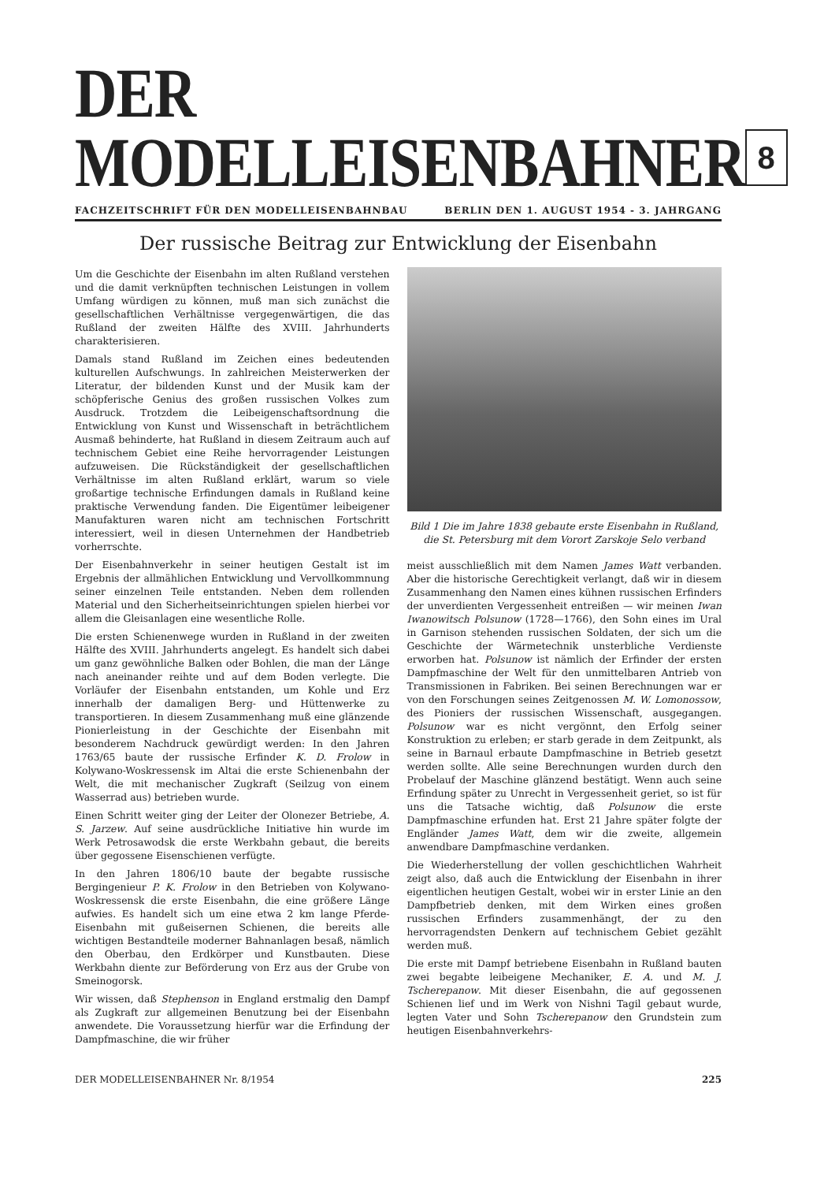DER MODELLEISENBAHNER
8
FACHZEITSCHRIFT FÜR DEN MODELLEISENBAHNBAU BERLIN DEN 1. AUGUST 1954 - 3. JAHRGANG
Der russische Beitrag zur Entwicklung der Eisenbahn
Um die Geschichte der Eisenbahn im alten Rußland verstehen und die damit verknüpften technischen Leistungen in vollem Umfang würdigen zu können, muß man sich zunächst die gesellschaftlichen Verhältnisse vergegenwärtigen, die das Rußland der zweiten Hälfte des XVIII. Jahrhunderts charakterisieren.
Damals stand Rußland im Zeichen eines bedeutenden kulturellen Aufschwungs. In zahlreichen Meisterwerken der Literatur, der bildenden Kunst und der Musik kam der schöpferische Genius des großen russischen Volkes zum Ausdruck. Trotzdem die Leibeigenschaftsordnung die Entwicklung von Kunst und Wissenschaft in beträchtlichem Ausmaß behinderte, hat Rußland in diesem Zeitraum auch auf technischem Gebiet eine Reihe hervorragender Leistungen aufzuweisen. Die Rückständigkeit der gesellschaftlichen Verhältnisse im alten Rußland erklärt, warum so viele großartige technische Erfindungen damals in Rußland keine praktische Verwendung fanden. Die Eigentümer leibeigener Manufakturen waren nicht am technischen Fortschritt interessiert, weil in diesen Unternehmen der Handbetrieb vorherrschte.
Der Eisenbahnverkehr in seiner heutigen Gestalt ist im Ergebnis der allmählichen Entwicklung und Vervollkommnung seiner einzelnen Teile entstanden. Neben dem rollenden Material und den Sicherheitseinrichtungen spielen hierbei vor allem die Gleisanlagen eine wesentliche Rolle.
Die ersten Schienenwege wurden in Rußland in der zweiten Hälfte des XVIII. Jahrhunderts angelegt. Es handelt sich dabei um ganz gewöhnliche Balken oder Bohlen, die man der Länge nach aneinander reihte und auf dem Boden verlegte. Die Vorläufer der Eisenbahn entstanden, um Kohle und Erz innerhalb der damaligen Berg- und Hüttenwerke zu transportieren. In diesem Zusammenhang muß eine glänzende Pionierleistung in der Geschichte der Eisenbahn mit besonderem Nachdruck gewürdigt werden: In den Jahren 1763/65 baute der russische Erfinder K. D. Frolow in Kolywano-Woskressensk im Altai die erste Schienenbahn der Welt, die mit mechanischer Zugkraft (Seilzug von einem Wasserrad aus) betrieben wurde.
Einen Schritt weiter ging der Leiter der Olonezer Betriebe, A. S. Jarzew. Auf seine ausdrückliche Initiative hin wurde im Werk Petrosawodsk die erste Werkbahn gebaut, die bereits über gegossene Eisenschienen verfügte.
In den Jahren 1806/10 baute der begabte russische Bergingenieur P. K. Frolow in den Betrieben von Kolywano-Woskressensk die erste Eisenbahn, die eine größere Länge aufwies. Es handelt sich um eine etwa 2 km lange Pferde-Eisenbahn mit gußeisernen Schienen, die bereits alle wichtigen Bestandteile moderner Bahnanlagen besaß, nämlich den Oberbau, den Erdkörper und Kunstbauten. Diese Werkbahn diente zur Beförderung von Erz aus der Grube von Smeinogorsk.
Wir wissen, daß Stephenson in England erstmalig den Dampf als Zugkraft zur allgemeinen Benutzung bei der Eisenbahn anwendete. Die Voraussetzung hierfür war die Erfindung der Dampfmaschine, die wir früher
Bild 1 Die im Jahre 1838 gebaute erste Eisenbahn in Rußland, die St. Petersburg mit dem Vorort Zarskoje Selo verband
meist ausschließlich mit dem Namen James Watt verbanden. Aber die historische Gerechtigkeit verlangt, daß wir in diesem Zusammenhang den Namen eines kühnen russischen Erfinders der unverdienten Vergessenheit entreißen — wir meinen Iwan Iwanowitsch Polsunow (1728—1766), den Sohn eines im Ural in Garnison stehenden russischen Soldaten, der sich um die Geschichte der Wärmetechnik unsterbliche Verdienste erworben hat. Polsunow ist nämlich der Erfinder der ersten Dampfmaschine der Welt für den unmittelbaren Antrieb von Transmissionen in Fabriken. Bei seinen Berechnungen war er von den Forschungen seines Zeitgenossen M. W. Lomonossow, des Pioniers der russischen Wissenschaft, ausgegangen. Polsunow war es nicht vergönnt, den Erfolg seiner Konstruktion zu erleben; er starb gerade in dem Zeitpunkt, als seine in Barnaul erbaute Dampfmaschine in Betrieb gesetzt werden sollte. Alle seine Berechnungen wurden durch den Probelauf der Maschine glänzend bestätigt. Wenn auch seine Erfindung später zu Unrecht in Vergessenheit geriet, so ist für uns die Tatsache wichtig, daß Polsunow die erste Dampfmaschine erfunden hat. Erst 21 Jahre später folgte der Engländer James Watt, dem wir die zweite, allgemein anwendbare Dampfmaschine verdanken.
Die Wiederherstellung der vollen geschichtlichen Wahrheit zeigt also, daß auch die Entwicklung der Eisenbahn in ihrer eigentlichen heutigen Gestalt, wobei wir in erster Linie an den Dampfbetrieb denken, mit dem Wirken eines großen russischen Erfinders zusammenhängt, der zu den hervorragendsten Denkern auf technischem Gebiet gezählt werden muß.
Die erste mit Dampf betriebene Eisenbahn in Rußland bauten zwei begabte leibeigene Mechaniker, E. A. und M. J. Tscherepanow. Mit dieser Eisenbahn, die auf gegossenen Schienen lief und im Werk von Nishni Tagil gebaut wurde, legten Vater und Sohn Tscherepanow den Grundstein zum heutigen Eisenbahnverkehrs-
DER MODELLEISENBAHNER Nr. 8/1954 225